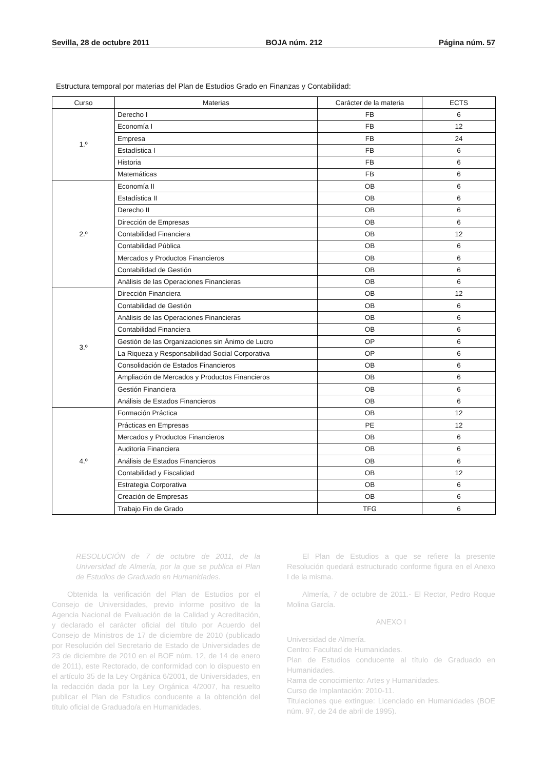Sevilla, 28 de octubre 2011 BOJA núm. 212 Página núm. 57
Estructura temporal por materias del Plan de Estudios Grado en Finanzas y Contabilidad:
| Curso | Materias | Carácter de la materia | ECTS |
| --- | --- | --- | --- |
| 1.º | Derecho I | FB | 6 |
| | Economía I | FB | 12 |
| | Empresa | FB | 24 |
| | Estadística I | FB | 6 |
| | Historia | FB | 6 |
| | Matemáticas | FB | 6 |
| 2.º | Economía II | OB | 6 |
| | Estadística II | OB | 6 |
| | Derecho II | OB | 6 |
| | Dirección de Empresas | OB | 6 |
| | Contabilidad Financiera | OB | 12 |
| | Contabilidad Pública | OB | 6 |
| | Mercados y Productos Financieros | OB | 6 |
| | Contabilidad de Gestión | OB | 6 |
| | Análisis de las Operaciones Financieras | OB | 6 |
| 3.º | Dirección Financiera | OB | 12 |
| | Contabilidad de Gestión | OB | 6 |
| | Análisis de las Operaciones Financieras | OB | 6 |
| | Contabilidad Financiera | OB | 6 |
| | Gestión de las Organizaciones sin Ánimo de Lucro | OP | 6 |
| | La Riqueza y Responsabilidad Social Corporativa | OP | 6 |
| | Consolidación de Estados Financieros | OB | 6 |
| | Ampliación de Mercados y Productos Financieros | OB | 6 |
| | Gestión Financiera | OB | 6 |
| | Análisis de Estados Financieros | OB | 6 |
| 4.º | Formación Práctica | OB | 12 |
| | Prácticas en Empresas | PE | 12 |
| | Mercados y Productos Financieros | OB | 6 |
| | Auditoría Financiera | OB | 6 |
| | Análisis de Estados Financieros | OB | 6 |
| | Contabilidad y Fiscalidad | OB | 12 |
| | Estrategia Corporativa | OB | 6 |
| | Creación de Empresas | OB | 6 |
| | Trabajo Fin de Grado | TFG | 6 |
RESOLUCIÓN de 7 de octubre de 2011, de la Universidad de Almería, por la que se publica el Plan de Estudios de Graduado en Humanidades.
Obtenida la verificación del Plan de Estudios por el Consejo de Universidades, previo informe positivo de la Agencia Nacional de Evaluación de la Calidad y Acreditación, y declarado el carácter oficial del título por Acuerdo del Consejo de Ministros de 17 de diciembre de 2010 (publicado por Resolución del Secretario de Estado de Universidades de 23 de diciembre de 2010 en el BOE núm. 12, de 14 de enero de 2011), este Rectorado, de conformidad con lo dispuesto en el artículo 35 de la Ley Orgánica 6/2001, de Universidades, en la redacción dada por la Ley Orgánica 4/2007, ha resuelto publicar el Plan de Estudios conducente a la obtención del título oficial de Graduado/a en Humanidades.
El Plan de Estudios a que se refiere la presente Resolución quedará estructurado conforme figura en el Anexo I de la misma.
Almería, 7 de octubre de 2011.- El Rector, Pedro Roque Molina García.
ANEXO I
Universidad de Almería.
Centro: Facultad de Humanidades.
Plan de Estudios conducente al título de Graduado en Humanidades.
Rama de conocimiento: Artes y Humanidades.
Curso de Implantación: 2010-11.
Titulaciones que extingue: Licenciado en Humanidades (BOE núm. 97, de 24 de abril de 1995).